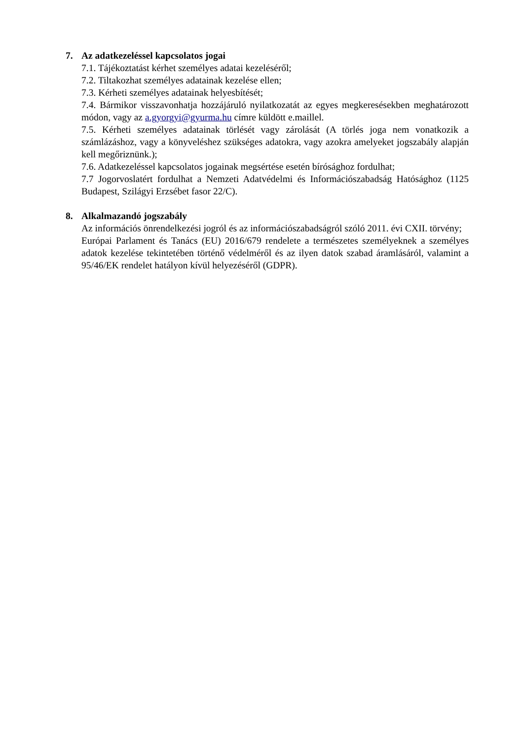7. Az adatkezeléssel kapcsolatos jogai
7.1. Tájékoztatást kérhet személyes adatai kezeléséről;
7.2. Tiltakozhat személyes adatainak kezelése ellen;
7.3. Kérheti személyes adatainak helyesbítését;
7.4. Bármikor visszavonhatja hozzájáruló nyilatkozatát az egyes megkeresésekben meghatározott módon, vagy az a.gyorgyi@gyurma.hu címre küldött e.maillel.
7.5. Kérheti személyes adatainak törlését vagy zárolását (A törlés joga nem vonatkozik a számlázáshoz, vagy a könyveléshez szükséges adatokra, vagy azokra amelyeket jogszabály alapján kell megőriznünk.);
7.6. Adatkezeléssel kapcsolatos jogainak megsértése esetén bírósághoz fordulhat;
7.7 Jogorvoslatért fordulhat a Nemzeti Adatvédelmi és Információszabadság Hatósághoz (1125 Budapest, Szilágyi Erzsébet fasor 22/C).
8. Alkalmazandó jogszabály
Az információs önrendelkezési jogról és az információszabadságról szóló 2011. évi CXII. törvény;
Európai Parlament és Tanács (EU) 2016/679 rendelete a természetes személyeknek a személyes adatok kezelése tekintetében történő védelméről és az ilyen datok szabad áramlásáról, valamint a 95/46/EK rendelet hatályon kívül helyezéséről (GDPR).